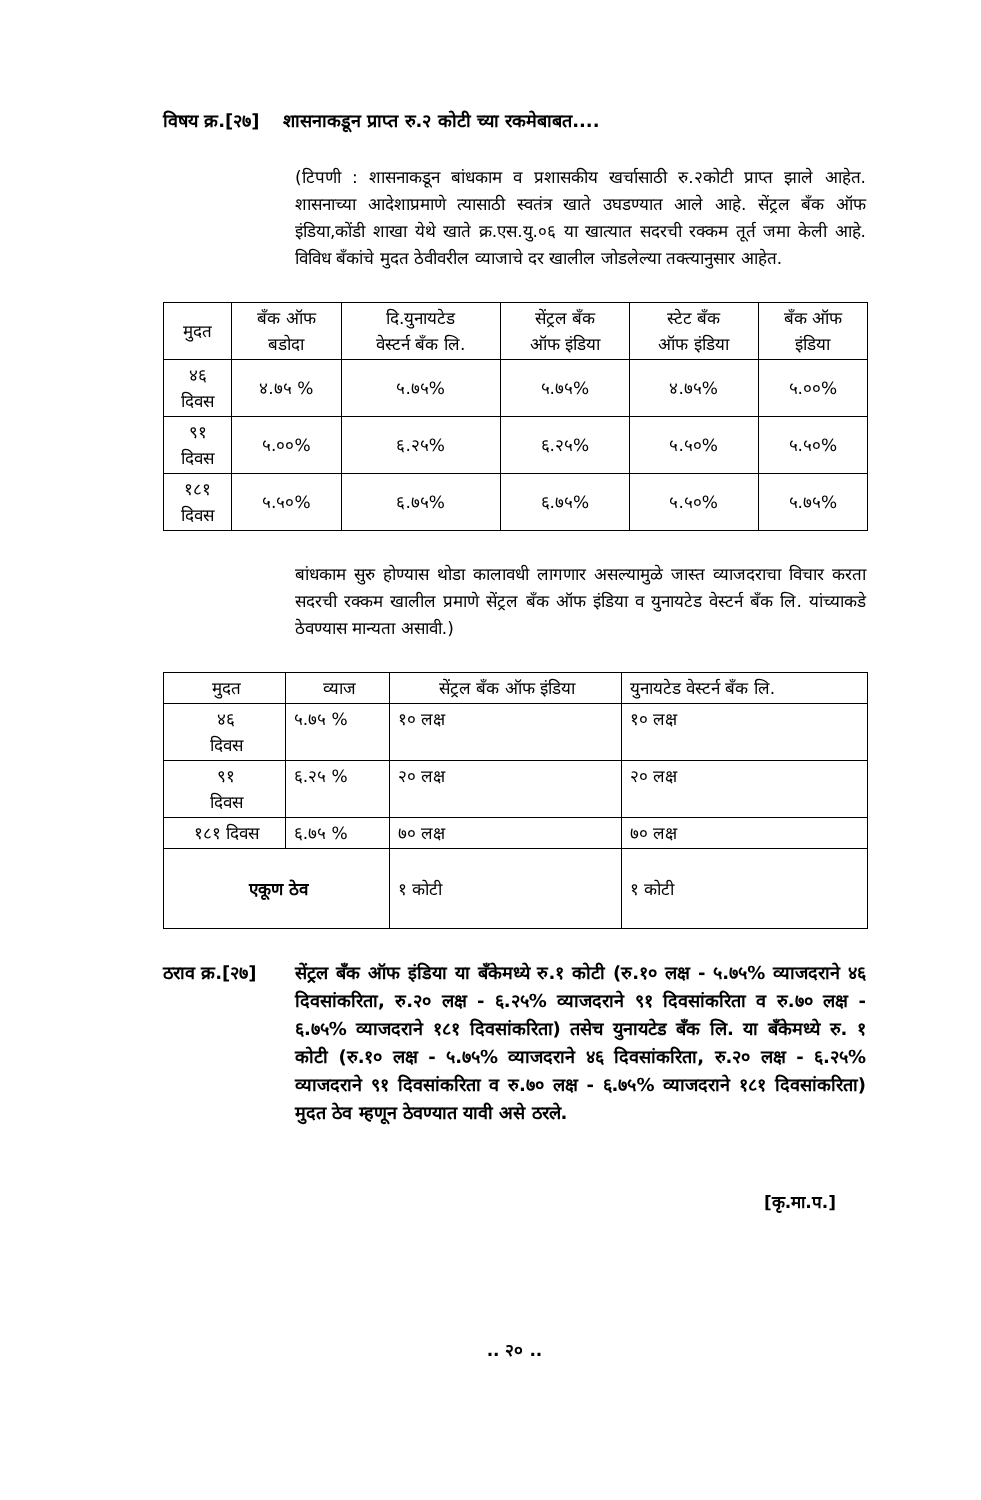विषय क्र.[२७]
शासनाकडून प्राप्त रु.२ कोटी च्या रकमेबाबत....
(टिपणी : शासनाकडून बांधकाम व प्रशासकीय खर्चासाठी रु.२कोटी प्राप्त झाले आहेत. शासनाच्या आदेशाप्रमाणे त्यासाठी स्वतंत्र खाते उघडण्यात आले आहे. सेंट्रल बँक ऑफ इंडिया,कोंडी शाखा येथे खाते क्र.एस.यु.०६ या खात्यात सदरची रक्कम तूर्त जमा केली आहे. विविध बँकांचे मुदत ठेवीवरील व्याजाचे दर खालील जोडलेल्या तक्त्यानुसार आहेत.
| मुदत | बँक ऑफ बडोदा | दि.युनायटेड वेस्टर्न बँक लि. | सेंट्रल बँक ऑफ इंडिया | स्टेट बँक ऑफ इंडिया | बँक ऑफ इंडिया |
| --- | --- | --- | --- | --- | --- |
| ४६ दिवस | ४.७५ % | ५.७५% | ५.७५% | ४.७५% | ५.००% |
| ९१ दिवस | ५.००% | ६.२५% | ६.२५% | ५.५०% | ५.५०% |
| १८१ दिवस | ५.५०% | ६.७५% | ६.७५% | ५.५०% | ५.७५% |
बांधकाम सुरु होण्यास थोडा कालावधी लागणार असल्यामुळे जास्त व्याजदराचा विचार करता सदरची रक्कम खालील प्रमाणे सेंट्रल बँक ऑफ इंडिया व युनायटेड वेस्टर्न बँक लि. यांच्याकडे ठेवण्यास मान्यता असावी.)
| मुदत | व्याज | सेंट्रल बँक ऑफ इंडिया | युनायटेड वेस्टर्न बँक लि. |
| ४६ दिवस | ५.७५ % | १० लक्ष | १० लक्ष |
| ९१ दिवस | ६.२५ % | २० लक्ष | २० लक्ष |
| १८१ दिवस | ६.७५ % | ७० लक्ष | ७० लक्ष |
| एकूण ठेव | | १ कोटी | १ कोटी |
ठराव क्र.[२७]
सेंट्रल बँक ऑफ इंडिया या बॅंकेमध्ये रु.१ कोटी (रु.१० लक्ष - ५.७५% व्याजदराने ४६ दिवसांकरिता, रु.२० लक्ष - ६.२५% व्याजदराने ९१ दिवसांकरिता व रु.७० लक्ष - ६.७५% व्याजदराने १८१ दिवसांकरिता) तसेच युनायटेड बँक लि. या बॅंकेमध्ये रु. १ कोटी (रु.१० लक्ष - ५.७५% व्याजदराने ४६ दिवसांकरिता, रु.२० लक्ष - ६.२५% व्याजदराने ९१ दिवसांकरिता व रु.७० लक्ष - ६.७५% व्याजदराने १८१ दिवसांकरिता) मुदत ठेव म्हणून ठेवण्यात यावी असे ठरले.
[कृ.मा.प.]
.. २० ..